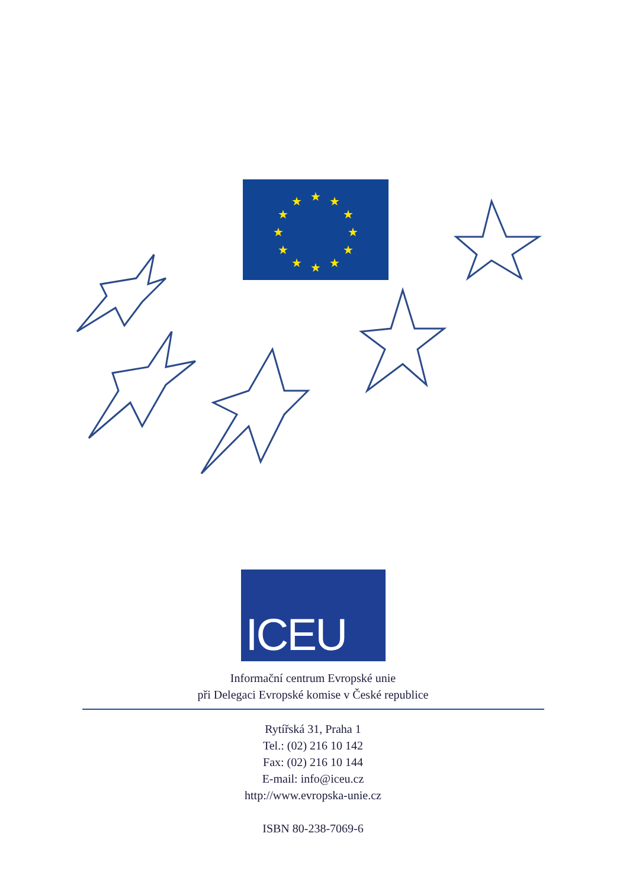★
★
★
★
★
★
★
★
★
★
★
★
ICEU
Informační centrum Evropské unie
při Delegaci Evropské komise v České republice
Rytířská 31, Praha 1
Tel.: (02) 216 10 142
Fax: (02) 216 10 144
E-mail: info@iceu.cz
http://www.evropska-unie.cz
ISBN 80-238-7069-6